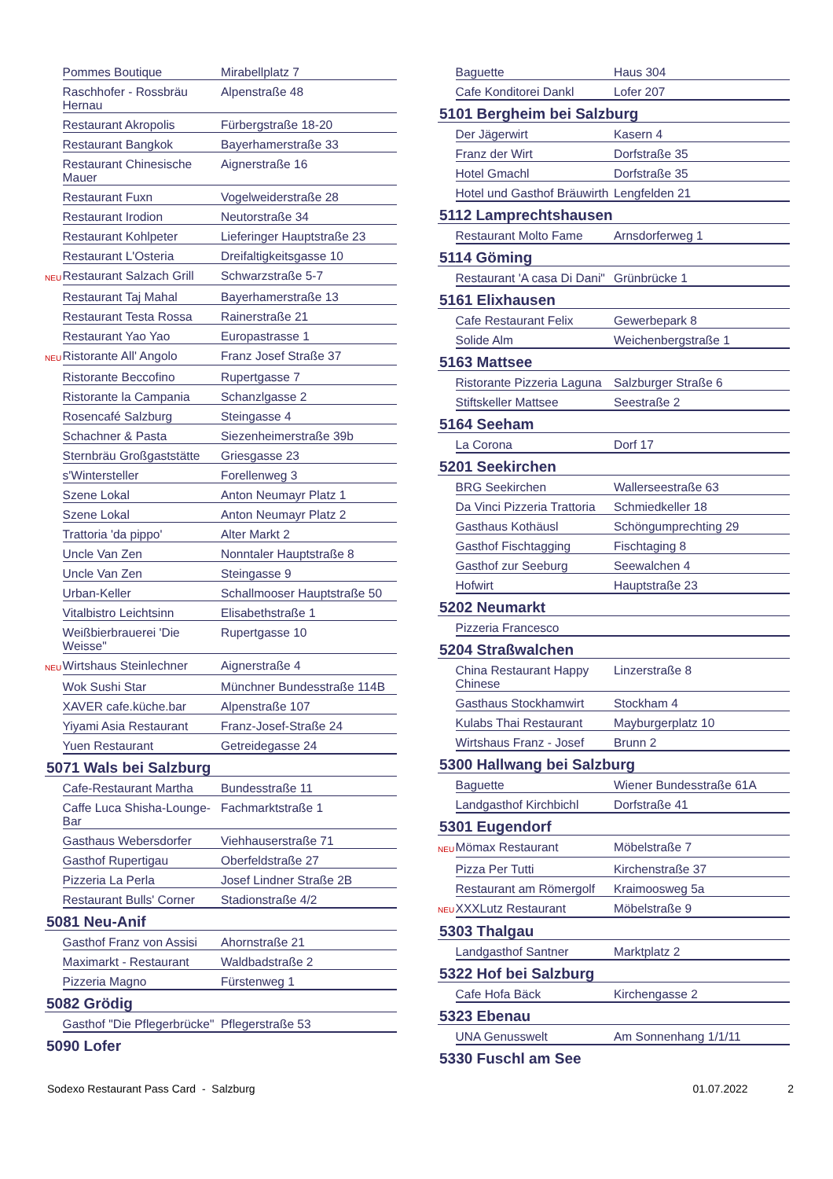| | Pommes Boutique | Mirabellplatz 7 |
| | Raschhofer - Rossbräu Hernau | Alpenstraße 48 |
| | Restaurant Akropolis | Fürbergstraße 18-20 |
| | Restaurant Bangkok | Bayerhamerstraße 33 |
| | Restaurant Chinesische Mauer | Aignerstraße 16 |
| | Restaurant Fuxn | Vogelweiderstraße 28 |
| | Restaurant Irodion | Neutorstraße 34 |
| | Restaurant Kohlpeter | Lieferinger Hauptstraße 23 |
| | Restaurant L'Osteria | Dreifaltigkeitsgasse 10 |
| NEU | Restaurant Salzach Grill | Schwarzstraße 5-7 |
| | Restaurant Taj Mahal | Bayerhamerstraße 13 |
| | Restaurant Testa Rossa | Rainerstraße 21 |
| | Restaurant Yao Yao | Europastrasse 1 |
| NEU | Ristorante All' Angolo | Franz Josef Straße 37 |
| | Ristorante Beccofino | Rupertgasse 7 |
| | Ristorante la Campania | Schanzlgasse 2 |
| | Rosencafé Salzburg | Steingasse 4 |
| | Schachner & Pasta | Siezenheimerstraße 39b |
| | Sternbräu Großgaststätte | Griesgasse 23 |
| | s'Wintersteller | Forellenweg 3 |
| | Szene Lokal | Anton Neumayr Platz 1 |
| | Szene Lokal | Anton Neumayr Platz 2 |
| | Trattoria 'da pippo' | Alter Markt 2 |
| | Uncle Van Zen | Nonntaler Hauptstraße 8 |
| | Uncle Van Zen | Steingasse 9 |
| | Urban-Keller | Schallmooser Hauptstraße 50 |
| | Vitalbistro Leichtsinn | Elisabethstraße 1 |
| | Weißbierbrauerei 'Die Weisse" | Rupertgasse 10 |
| NEU | Wirtshaus Steinlechner | Aignerstraße 4 |
| | Wok Sushi Star | Münchner Bundesstraße 114B |
| | XAVER cafe.küche.bar | Alpenstraße 107 |
| | Yiyami Asia Restaurant | Franz-Josef-Straße 24 |
| | Yuen Restaurant | Getreidegasse 24 |
| 5071 Wals bei Salzburg | | |
| | Cafe-Restaurant Martha | Bundesstraße 11 |
| | Caffe Luca Shisha-Lounge-Bar | Fachmarktstraße 1 |
| | Gasthaus Webersdorfer | Viehhauserstraße 71 |
| | Gasthof Rupertigau | Oberfeldstraße 27 |
| | Pizzeria La Perla | Josef Lindner Straße 2B |
| | Restaurant Bulls' Corner | Stadionstraße 4/2 |
| 5081 Neu-Anif | | |
| | Gasthof Franz von Assisi | Ahornstraße 21 |
| | Maximarkt - Restaurant | Waldbadstraße 2 |
| | Pizzeria Magno | Fürstenweg 1 |
| 5082 Grödig | | |
| | Gasthof "Die Pflegerbrücke" | Pflegerstraße 53 |
| 5090 Lofer | | |
| | Baguette | Haus 304 |
| | Cafe Konditorei Dankl | Lofer 207 |
| 5101 Bergheim bei Salzburg | | |
| | Der Jägerwirt | Kasern 4 |
| | Franz der Wirt | Dorfstraße 35 |
| | Hotel Gmachl | Dorfstraße 35 |
| | Hotel und Gasthof Bräuwirth | Lengfelden 21 |
| 5112 Lamprechtshausen | | |
| | Restaurant Molto Fame | Arnsdorferweg 1 |
| 5114 Göming | | |
| | Restaurant 'A casa Di Dani" | Grünbrücke 1 |
| 5161 Elixhausen | | |
| | Cafe Restaurant Felix | Gewerbepark 8 |
| | Solide Alm | Weichenbergstraße 1 |
| 5163 Mattsee | | |
| | Ristorante Pizzeria Laguna | Salzburger Straße 6 |
| | Stiftskeller Mattsee | Seestraße 2 |
| 5164 Seeham | | |
| | La Corona | Dorf 17 |
| 5201 Seekirchen | | |
| | BRG Seekirchen | Wallerseestraße 63 |
| | Da Vinci Pizzeria Trattoria | Schmiedkeller 18 |
| | Gasthaus Kothäusl | Schöngumprechting 29 |
| | Gasthof Fischtagging | Fischtaging 8 |
| | Gasthof zur Seeburg | Seewalchen 4 |
| | Hofwirt | Hauptstraße 23 |
| 5202 Neumarkt | | |
| | Pizzeria Francesco | |
| 5204 Straßwalchen | | |
| | China Restaurant Happy Chinese | Linzerstraße 8 |
| | Gasthaus Stockhamwirt | Stockham 4 |
| | Kulabs Thai Restaurant | Mayburgerplatz 10 |
| | Wirtshaus Franz - Josef | Brunn 2 |
| 5300 Hallwang bei Salzburg | | |
| | Baguette | Wiener Bundesstraße 61A |
| | Landgasthof Kirchbichl | Dorfstraße 41 |
| 5301 Eugendorf | | |
| NEU | Mömax Restaurant | Möbelstraße 7 |
| | Pizza Per Tutti | Kirchenstraße 37 |
| | Restaurant am Römergolf | Kraimoosweg 5a |
| NEU | XXXLutz Restaurant | Möbelstraße 9 |
| 5303 Thalgau | | |
| | Landgasthof Santner | Marktplatz 2 |
| 5322 Hof bei Salzburg | | |
| | Cafe Hofa Bäck | Kirchengasse 2 |
| 5323 Ebenau | | |
| | UNA Genusswelt | Am Sonnenhang 1/1/11 |
| 5330 Fuschl am See | | |
Sodexo Restaurant Pass Card - Salzburg 01.07.2022 2